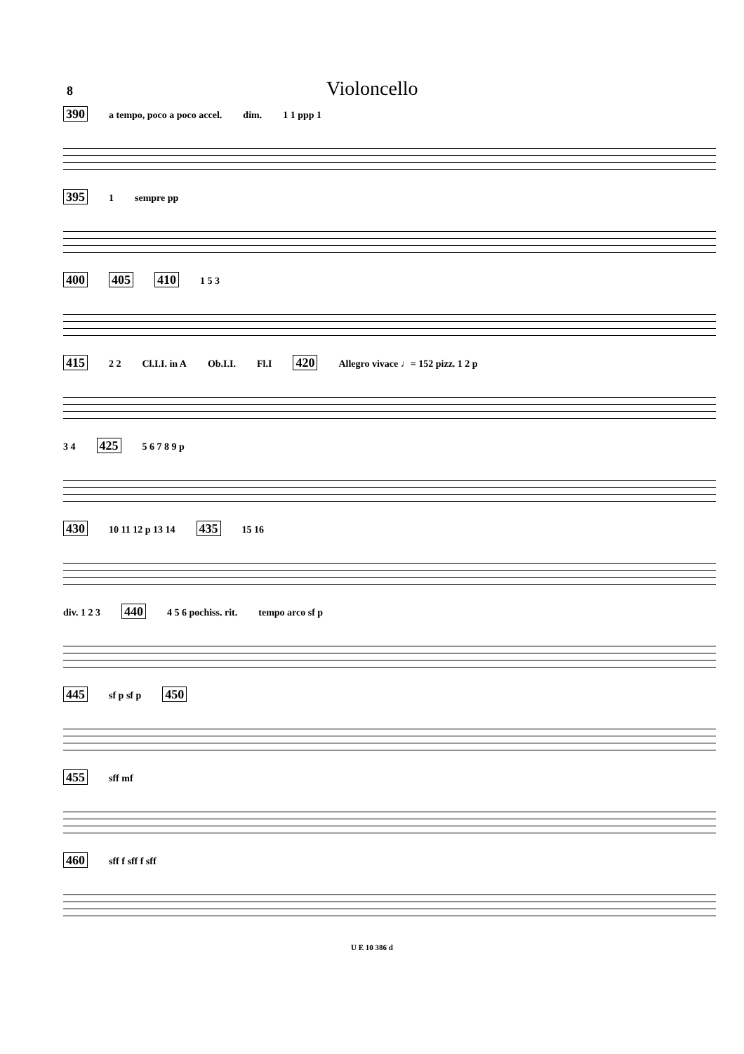8
Violoncello
390 a tempo, poco a poco accel. dim. 1 1 ppp 1
395 1 sempre pp
400 405 410 1 5 3
415 2 2 Cl.I.I. in A Ob.I.I. Fl.I 420 Allegro vivace ♩= 152 pizz. 1 2 p
3 4 425 5 6 7 8 9 p
430 10 11 12 p 13 14 435 15 16
div. 1 2 3 440 4 5 6 pochiss. rit. tempo arco sf p
445 sf p sf p 450
455 sff mf
460 sff f sff f sff
U E 10 386 d